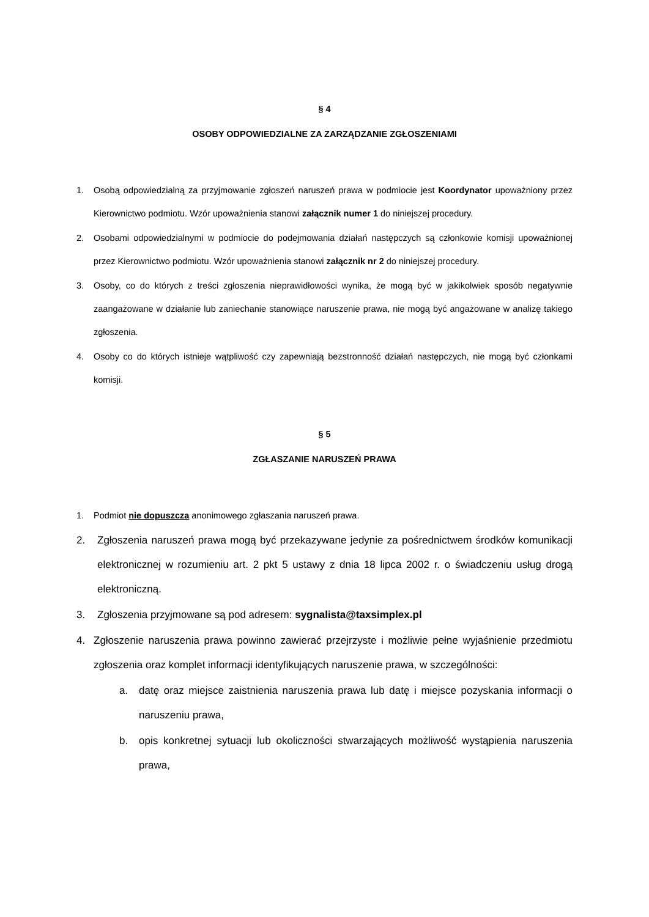§ 4
OSOBY ODPOWIEDZIALNE ZA ZARZĄDZANIE ZGŁOSZENIAMI
1. Osobą odpowiedzialną za przyjmowanie zgłoszeń naruszeń prawa w podmiocie jest Koordynator upoważniony przez Kierownictwo podmiotu. Wzór upoważnienia stanowi załącznik numer 1 do niniejszej procedury.
2. Osobami odpowiedzialnymi w podmiocie do podejmowania działań następczych są członkowie komisji upoważnionej przez Kierownictwo podmiotu. Wzór upoważnienia stanowi załącznik nr 2 do niniejszej procedury.
3. Osoby, co do których z treści zgłoszenia nieprawidłowości wynika, że mogą być w jakikolwiek sposób negatywnie zaangażowane w działanie lub zaniechanie stanowiące naruszenie prawa, nie mogą być angażowane w analizę takiego zgłoszenia.
4. Osoby co do których istnieje wątpliwość czy zapewniają bezstronność działań następczych, nie mogą być członkami komisji.
§ 5
ZGŁASZANIE NARUSZEŃ PRAWA
1. Podmiot nie dopuszcza anonimowego zgłaszania naruszeń prawa.
2. Zgłoszenia naruszeń prawa mogą być przekazywane jedynie za pośrednictwem środków komunikacji elektronicznej w rozumieniu art. 2 pkt 5 ustawy z dnia 18 lipca 2002 r. o świadczeniu usług drogą elektroniczną.
3. Zgłoszenia przyjmowane są pod adresem: sygnalista@taxsimplex.pl
4. Zgłoszenie naruszenia prawa powinno zawierać przejrzyste i możliwie pełne wyjaśnienie przedmiotu zgłoszenia oraz komplet informacji identyfikujących naruszenie prawa, w szczególności:
a. datę oraz miejsce zaistnienia naruszenia prawa lub datę i miejsce pozyskania informacji o naruszeniu prawa,
b. opis konkretnej sytuacji lub okoliczności stwarzających możliwość wystąpienia naruszenia prawa,